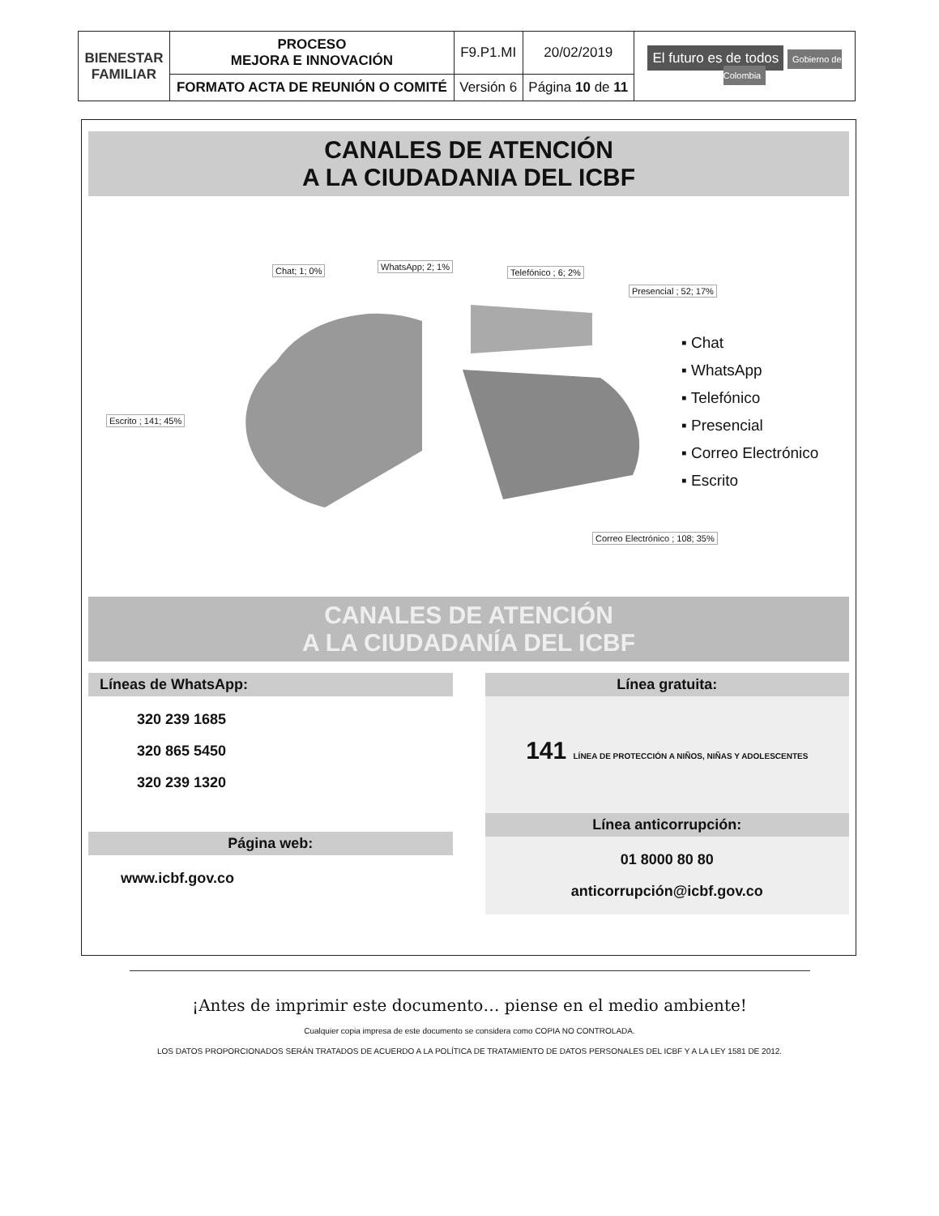| BIENESTAR FAMILIAR | PROCESO MEJORA E INNOVACIÓN | F9.P1.MI | 20/02/2019 | El futuro es de todos Gobierno de Colombia |
| | FORMATO ACTA DE REUNIÓN O COMITÉ | Versión 6 | Página 10 de 11 | |
CANALES DE ATENCIÓN
A LA CIUDADANIA DEL ICBF
Chat; 1; 0% WhatsApp; 2; 1%
Telefónico ; 6; 2%
Presencial ; 52; 17%
Escrito ; 141; 45%
Correo Electrónico ; 108; 35%
▪ Chat
▪ WhatsApp
▪ Telefónico
▪ Presencial
▪ Correo Electrónico
▪ Escrito
CANALES DE ATENCIÓN
A LA CIUDADANÍA DEL ICBF
Líneas de WhatsApp:
320 239 1685
320 865 5450
320 239 1320
Página web:
www.icbf.gov.co
Línea gratuita:
141 LÍNEA DE PROTECCIÓN A NIÑOS, NIÑAS Y ADOLESCENTES
Línea anticorrupción:
01 8000 80 80
anticorrupción@icbf.gov.co
¡Antes de imprimir este documento… piense en el medio ambiente!
Cualquier copia impresa de este documento se considera como COPIA NO CONTROLADA.
LOS DATOS PROPORCIONADOS SERÁN TRATADOS DE ACUERDO A LA POLÍTICA DE TRATAMIENTO DE DATOS PERSONALES DEL ICBF Y A LA LEY 1581 DE 2012.